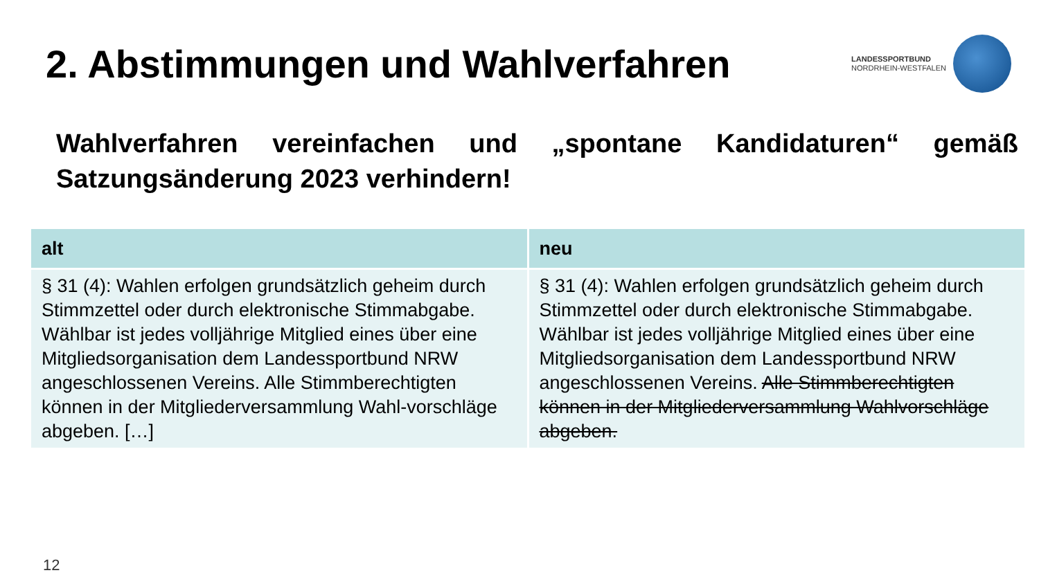2. Abstimmungen und Wahlverfahren
LANDESSPORTBUND
NORDRHEIN-WESTFALEN
Wahlverfahren vereinfachen und „spontane Kandidaturen“ gemäß Satzungsänderung 2023 verhindern!
| alt | neu |
| --- | --- |
| § 31 (4): Wahlen erfolgen grundsätzlich geheim durch Stimmzettel oder durch elektronische Stimmabgabe. Wählbar ist jedes volljährige Mitglied eines über eine Mitgliedsorganisation dem Landessportbund NRW angeschlossenen Vereins. Alle Stimmberechtigten können in der Mitgliederversammlung Wahl-vorschläge abgeben. […] | § 31 (4): Wahlen erfolgen grundsätzlich geheim durch Stimmzettel oder durch elektronische Stimmabgabe. Wählbar ist jedes volljährige Mitglied eines über eine Mitgliedsorganisation dem Landessportbund NRW angeschlossenen Vereins. Alle Stimmberechtigten können in der Mitgliederversammlung Wahlvorschläge abgeben. |
12